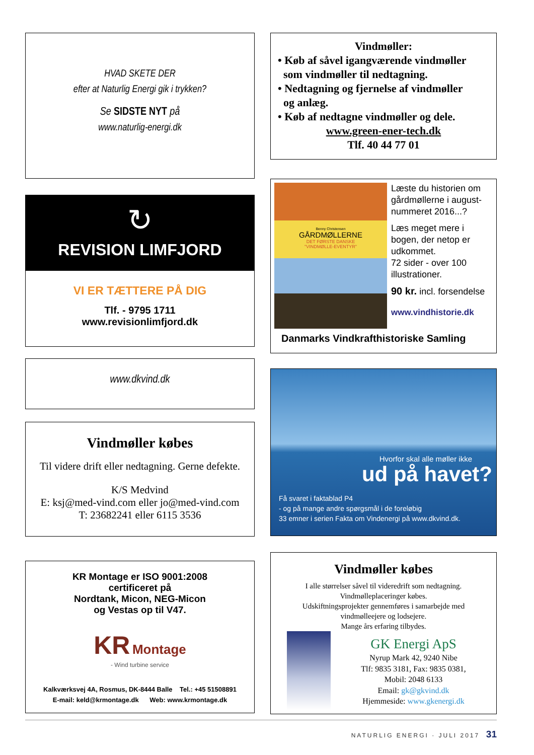HVAD SKETE DER
efter at Naturlig Energi gik i trykken?
Se SIDSTE NYT på
www.naturlig-energi.dk
↻
REVISION LIMFJORD
VI ER TÆTTERE PÅ DIG
Tlf. - 9795 1711
www.revisionlimfjord.dk
www.dkvind.dk
Vindmøller købes
Til videre drift eller nedtagning. Gerne defekte.
K/S Medvind
E: ksj@med-vind.com eller jo@med-vind.com
T: 23682241 eller 6115 3536
KR Montage er ISO 9001:2008
certificeret på
Nordtank, Micon, NEG-Micon
og Vestas op til V47.
KR Montage
- Wind turbine service
Kalkværksvej 4A, Rosmus, DK-8444 Balle Tel.: +45 51508891
E-mail: keld@krmontage.dk Web: www.krmontage.dk
Vindmøller:
• Køb af såvel igangværende vindmøller
som vindmøller til nedtagning.
• Nedtagning og fjernelse af vindmøller
og anlæg.
• Køb af nedtagne vindmøller og dele.
www.green-ener-tech.dk
Tlf. 40 44 77 01
Benny Christensen
GÅRDMØLLERNE
DET FØRSTE DANSKE
"VINDMØLLE-EVENTYR"
Læste du historien om gårdmøllerne i august-nummeret 2016...?
Læs meget mere i bogen, der netop er udkommet.
72 sider - over 100 illustrationer.
90 kr. incl. forsendelse
www.vindhistorie.dk
Danmarks Vindkrafthistoriske Samling
Hvorfor skal alle møller ikke
ud på havet?
Få svaret i faktablad P4
- og på mange andre spørgsmål i de foreløbig
33 emner i serien Fakta om Vindenergi på www.dkvind.dk.
Vindmøller købes
I alle størrelser såvel til videredrift som nedtagning.
Vindmølleplaceringer købes.
Udskiftningsprojekter gennemføres i samarbejde med
vindmølleejere og lodsejere.
Mange års erfaring tilbydes.
GK Energi ApS
Nyrup Mark 42, 9240 Nibe
Tlf: 9835 3181, Fax: 9835 0381,
Mobil: 2048 6133
Email: gk@gkvind.dk
Hjemmeside: www.gkenergi.dk
NATURLIG ENERGI · JULI 2017 31